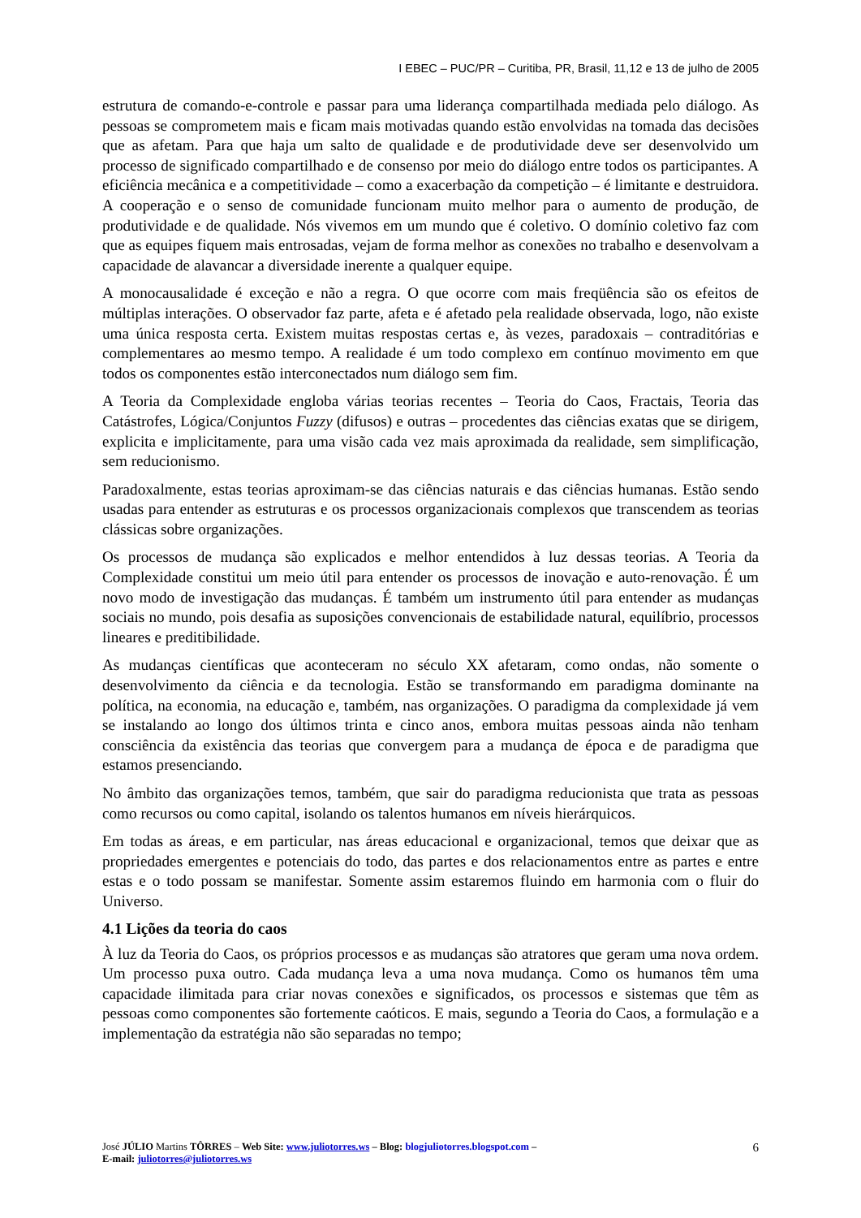I EBEC – PUC/PR – Curitiba, PR, Brasil, 11,12 e 13 de julho de 2005
estrutura de comando-e-controle e passar para uma liderança compartilhada mediada pelo diálogo. As pessoas se comprometem mais e ficam mais motivadas quando estão envolvidas na tomada das decisões que as afetam. Para que haja um salto de qualidade e de produtividade deve ser desenvolvido um processo de significado compartilhado e de consenso por meio do diálogo entre todos os participantes. A eficiência mecânica e a competitividade – como a exacerbação da competição – é limitante e destruidora. A cooperação e o senso de comunidade funcionam muito melhor para o aumento de produção, de produtividade e de qualidade. Nós vivemos em um mundo que é coletivo. O domínio coletivo faz com que as equipes fiquem mais entrosadas, vejam de forma melhor as conexões no trabalho e desenvolvam a capacidade de alavancar a diversidade inerente a qualquer equipe.
A monocausalidade é exceção e não a regra. O que ocorre com mais freqüência são os efeitos de múltiplas interações. O observador faz parte, afeta e é afetado pela realidade observada, logo, não existe uma única resposta certa. Existem muitas respostas certas e, às vezes, paradoxais – contraditórias e complementares ao mesmo tempo. A realidade é um todo complexo em contínuo movimento em que todos os componentes estão interconectados num diálogo sem fim.
A Teoria da Complexidade engloba várias teorias recentes – Teoria do Caos, Fractais, Teoria das Catástrofes, Lógica/Conjuntos Fuzzy (difusos) e outras – procedentes das ciências exatas que se dirigem, explicita e implicitamente, para uma visão cada vez mais aproximada da realidade, sem simplificação, sem reducionismo.
Paradoxalmente, estas teorias aproximam-se das ciências naturais e das ciências humanas. Estão sendo usadas para entender as estruturas e os processos organizacionais complexos que transcendem as teorias clássicas sobre organizações.
Os processos de mudança são explicados e melhor entendidos à luz dessas teorias. A Teoria da Complexidade constitui um meio útil para entender os processos de inovação e auto-renovação. É um novo modo de investigação das mudanças. É também um instrumento útil para entender as mudanças sociais no mundo, pois desafia as suposições convencionais de estabilidade natural, equilíbrio, processos lineares e preditibilidade.
As mudanças científicas que aconteceram no século XX afetaram, como ondas, não somente o desenvolvimento da ciência e da tecnologia. Estão se transformando em paradigma dominante na política, na economia, na educação e, também, nas organizações. O paradigma da complexidade já vem se instalando ao longo dos últimos trinta e cinco anos, embora muitas pessoas ainda não tenham consciência da existência das teorias que convergem para a mudança de época e de paradigma que estamos presenciando.
No âmbito das organizações temos, também, que sair do paradigma reducionista que trata as pessoas como recursos ou como capital, isolando os talentos humanos em níveis hierárquicos.
Em todas as áreas, e em particular, nas áreas educacional e organizacional, temos que deixar que as propriedades emergentes e potenciais do todo, das partes e dos relacionamentos entre as partes e entre estas e o todo possam se manifestar. Somente assim estaremos fluindo em harmonia com o fluir do Universo.
4.1 Lições da teoria do caos
À luz da Teoria do Caos, os próprios processos e as mudanças são atratores que geram uma nova ordem. Um processo puxa outro. Cada mudança leva a uma nova mudança. Como os humanos têm uma capacidade ilimitada para criar novas conexões e significados, os processos e sistemas que têm as pessoas como componentes são fortemente caóticos. E mais, segundo a Teoria do Caos, a formulação e a implementação da estratégia não são separadas no tempo;
José JÚLIO Martins TÔRRES – Web Site: www.juliotorres.ws – Blog: blogjuliotorres.blogspot.com –
E-mail: juliotorres@juliotorres.ws
6